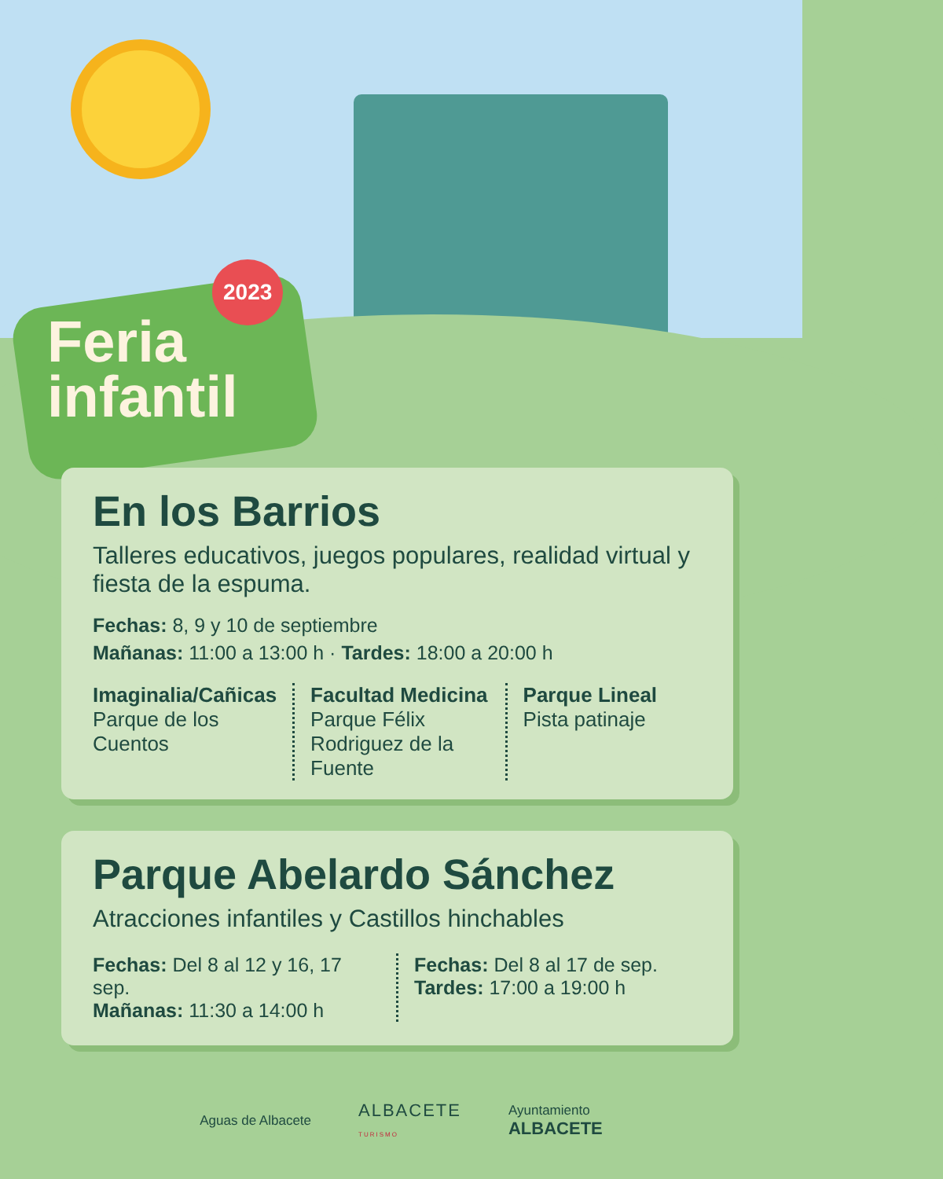2023
Feria
infantil
En los Barrios
Talleres educativos, juegos populares, realidad virtual y fiesta de la espuma.
Fechas: 8, 9 y 10 de septiembre
Mañanas: 11:00 a 13:00 h · Tardes: 18:00 a 20:00 h
Imaginalia/Cañicas
Parque de los Cuentos
Facultad Medicina
Parque Félix Rodriguez de la Fuente
Parque Lineal
Pista patinaje
Parque Abelardo Sánchez
Atracciones infantiles y Castillos hinchables
Fechas: Del 8 al 12 y 16, 17 sep.
Mañanas: 11:30 a 14:00 h
Fechas: Del 8 al 17 de sep.
Tardes: 17:00 a 19:00 h
Aguas de Albacete ALBACETE
TURISMO Ayuntamiento
ALBACETE